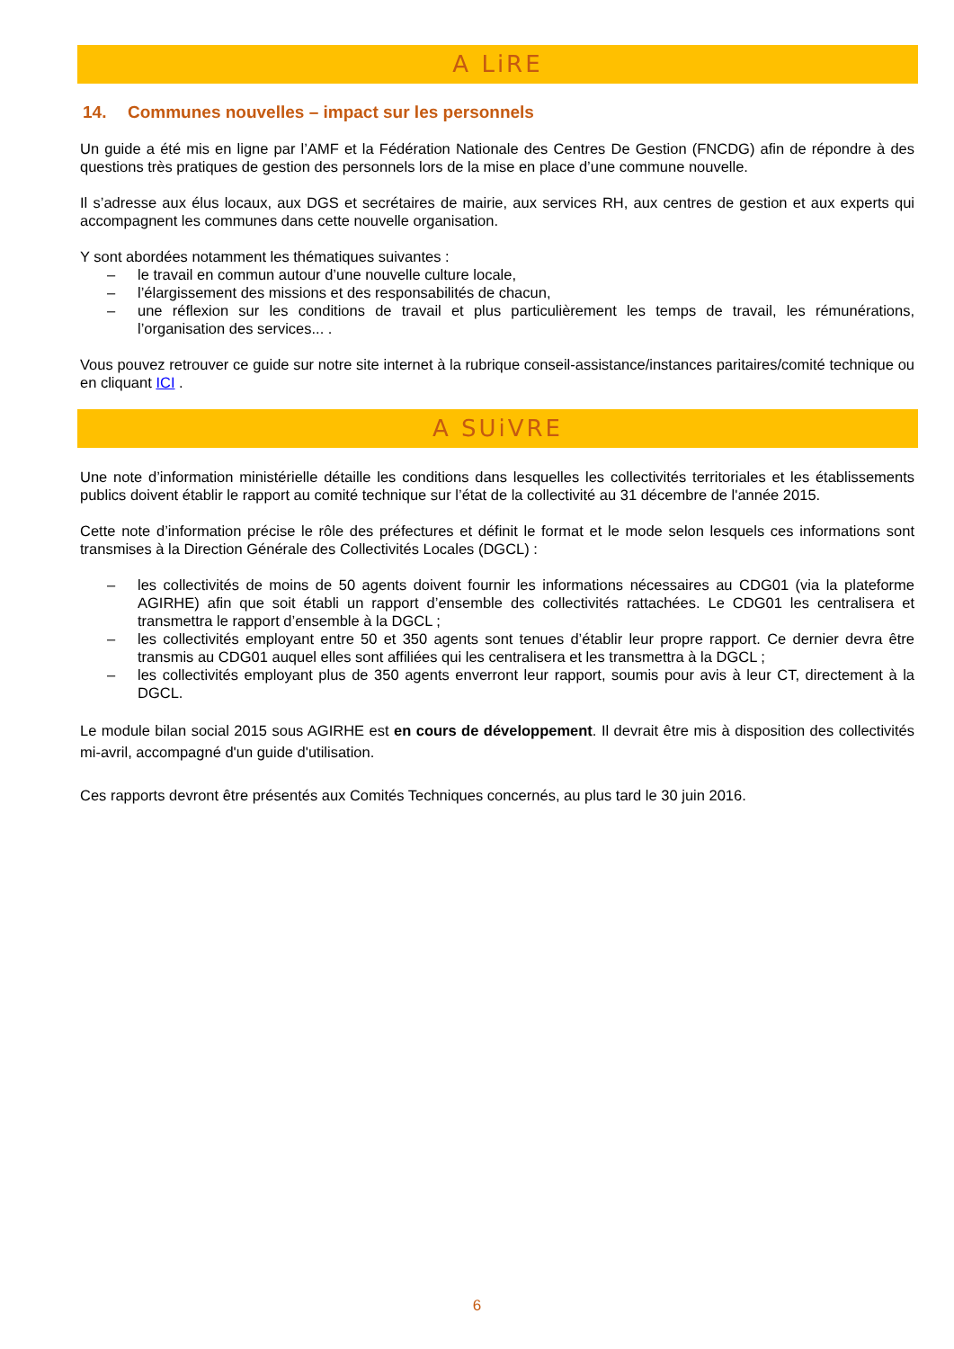A LiRE
14. Communes nouvelles – impact sur les personnels
Un guide a été mis en ligne par l’AMF et la Fédération Nationale des Centres De Gestion (FNCDG) afin de répondre à des questions très pratiques de gestion des personnels lors de la mise en place d’une commune nouvelle.
Il s’adresse aux élus locaux, aux DGS et secrétaires de mairie, aux services RH, aux centres de gestion et aux experts qui accompagnent les communes dans cette nouvelle organisation.
Y sont abordées notamment les thématiques suivantes :
– le travail en commun autour d’une nouvelle culture locale,
– l’élargissement des missions et des responsabilités de chacun,
– une réflexion sur les conditions de travail et plus particulièrement les temps de travail, les rémunérations, l’organisation des services... .
Vous pouvez retrouver ce guide sur notre site internet à la rubrique conseil-assistance/instances paritaires/comité technique ou en cliquant ICI .
A SUiVRE
Une note d’information ministérielle détaille les conditions dans lesquelles les collectivités territoriales et les établissements publics doivent établir le rapport au comité technique sur l’état de la collectivité au 31 décembre de l'année 2015.
Cette note d’information précise le rôle des préfectures et définit le format et le mode selon lesquels ces informations sont transmises à la Direction Générale des Collectivités Locales (DGCL) :
– les collectivités de moins de 50 agents doivent fournir les informations nécessaires au CDG01 (via la plateforme AGIRHE) afin que soit établi un rapport d’ensemble des collectivités rattachées. Le CDG01 les centralisera et transmettra le rapport d’ensemble à la DGCL ;
– les collectivités employant entre 50 et 350 agents sont tenues d’établir leur propre rapport. Ce dernier devra être transmis au CDG01 auquel elles sont affiliées qui les centralisera et les transmettra à la DGCL ;
– les collectivités employant plus de 350 agents enverront leur rapport, soumis pour avis à leur CT, directement à la DGCL.
Le module bilan social 2015 sous AGIRHE est en cours de développement. Il devrait être mis à disposition des collectivités mi-avril, accompagné d'un guide d'utilisation.
Ces rapports devront être présentés aux Comités Techniques concernés, au plus tard le 30 juin 2016.
6